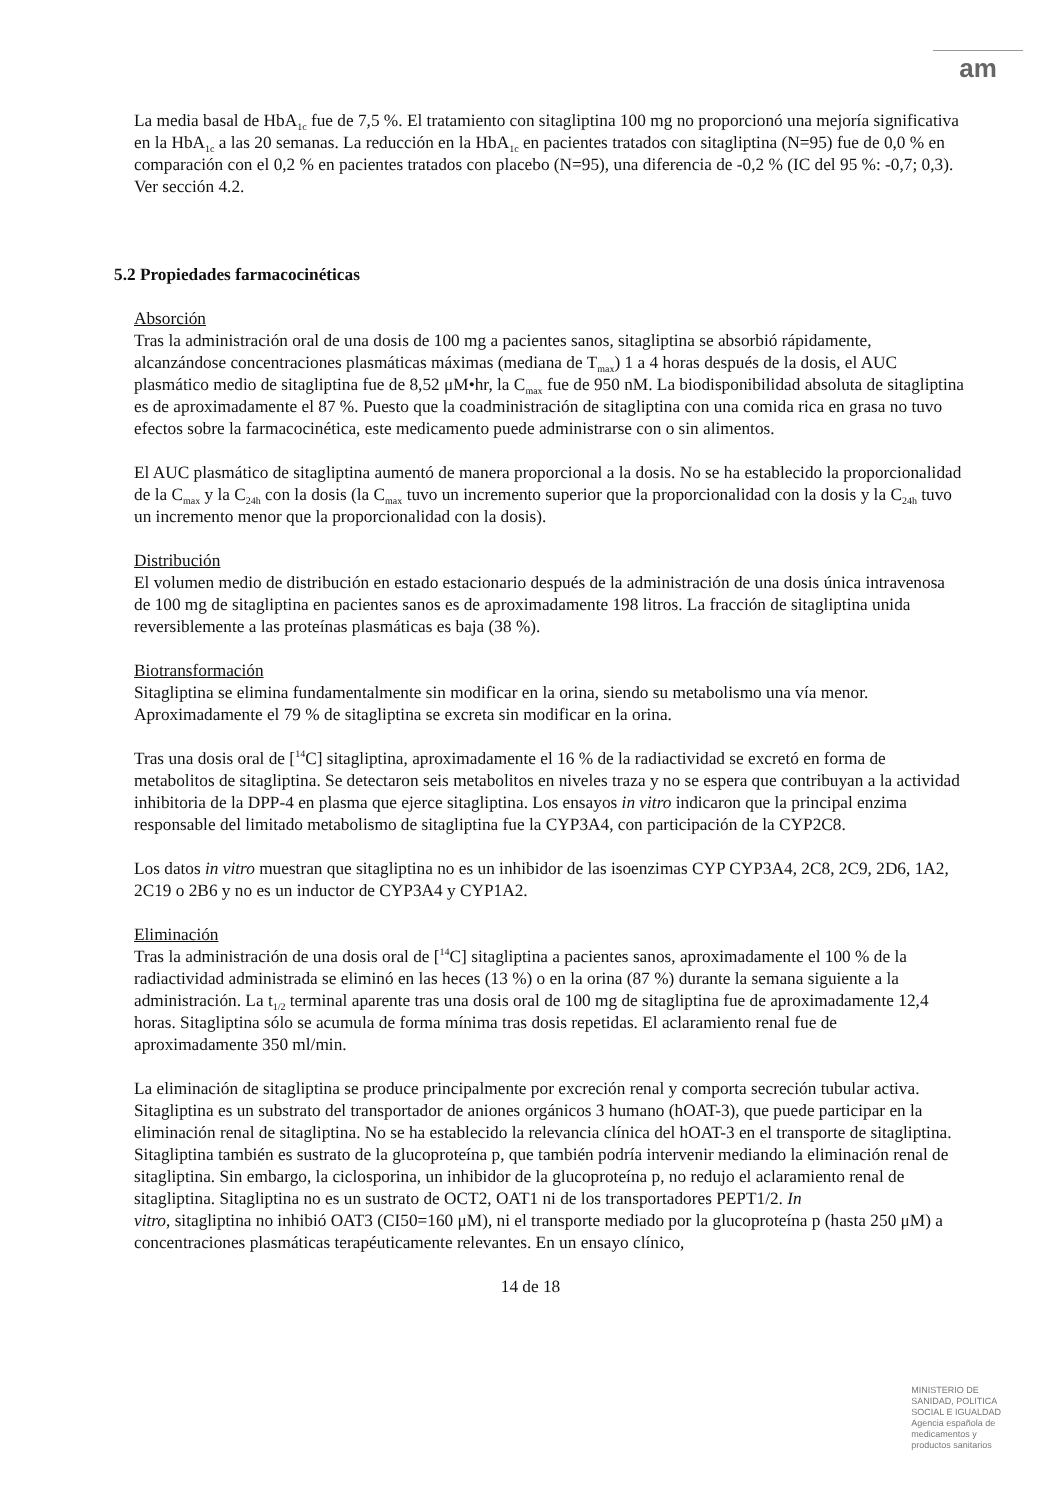am
La media basal de HbA<sub>1c</sub> fue de 7,5 %. El tratamiento con sitagliptina 100 mg no proporcionó una mejoría significativa en la HbA<sub>1c</sub> a las 20 semanas. La reducción en la HbA<sub>1c</sub> en pacientes tratados con sitagliptina (N=95) fue de 0,0 % en comparación con el 0,2 % en pacientes tratados con placebo (N=95), una diferencia de -0,2 % (IC del 95 %: -0,7; 0,3). Ver sección 4.2.
5.2 Propiedades farmacocinéticas
Absorción
Tras la administración oral de una dosis de 100 mg a pacientes sanos, sitagliptina se absorbió rápidamente, alcanzándose concentraciones plasmáticas máximas (mediana de T<sub>max</sub>) 1 a 4 horas después de la dosis, el AUC plasmático medio de sitagliptina fue de 8,52 μM•hr, la C<sub>max</sub> fue de 950 nM. La biodisponibilidad absoluta de sitagliptina es de aproximadamente el 87 %. Puesto que la coadministración de sitagliptina con una comida rica en grasa no tuvo efectos sobre la farmacocinética, este medicamento puede administrarse con o sin alimentos.
El AUC plasmático de sitagliptina aumentó de manera proporcional a la dosis. No se ha establecido la proporcionalidad de la C<sub>max</sub> y la C<sub>24h</sub> con la dosis (la C<sub>max</sub> tuvo un incremento superior que la proporcionalidad con la dosis y la C<sub>24h</sub> tuvo un incremento menor que la proporcionalidad con la dosis).
Distribución
El volumen medio de distribución en estado estacionario después de la administración de una dosis única intravenosa de 100 mg de sitagliptina en pacientes sanos es de aproximadamente 198 litros. La fracción de sitagliptina unida reversiblemente a las proteínas plasmáticas es baja (38 %).
Biotransformación
Sitagliptina se elimina fundamentalmente sin modificar en la orina, siendo su metabolismo una vía menor. Aproximadamente el 79 % de sitagliptina se excreta sin modificar en la orina.
Tras una dosis oral de [<sup>14</sup>C] sitagliptina, aproximadamente el 16 % de la radiactividad se excretó en forma de metabolitos de sitagliptina. Se detectaron seis metabolitos en niveles traza y no se espera que contribuyan a la actividad inhibitoria de la DPP-4 en plasma que ejerce sitagliptina. Los ensayos in vitro indicaron que la principal enzima responsable del limitado metabolismo de sitagliptina fue la CYP3A4, con participación de la CYP2C8.
Los datos in vitro muestran que sitagliptina no es un inhibidor de las isoenzimas CYP CYP3A4, 2C8, 2C9, 2D6, 1A2, 2C19 o 2B6 y no es un inductor de CYP3A4 y CYP1A2.
Eliminación
Tras la administración de una dosis oral de [<sup>14</sup>C] sitagliptina a pacientes sanos, aproximadamente el 100 % de la radiactividad administrada se eliminó en las heces (13 %) o en la orina (87 %) durante la semana siguiente a la administración. La t<sub>1/2</sub> terminal aparente tras una dosis oral de 100 mg de sitagliptina fue de aproximadamente 12,4 horas. Sitagliptina sólo se acumula de forma mínima tras dosis repetidas. El aclaramiento renal fue de aproximadamente 350 ml/min.
La eliminación de sitagliptina se produce principalmente por excreción renal y comporta secreción tubular activa. Sitagliptina es un substrato del transportador de aniones orgánicos 3 humano (hOAT-3), que puede participar en la eliminación renal de sitagliptina. No se ha establecido la relevancia clínica del hOAT-3 en el transporte de sitagliptina. Sitagliptina también es sustrato de la glucoproteína p, que también podría intervenir mediando la eliminación renal de sitagliptina. Sin embargo, la ciclosporina, un inhibidor de la glucoproteína p, no redujo el aclaramiento renal de sitagliptina. Sitagliptina no es un sustrato de OCT2, OAT1 ni de los transportadores PEPT1/2. In
vitro, sitagliptina no inhibió OAT3 (CI50=160 μM), ni el transporte mediado por la glucoproteína p (hasta 250 μM) a concentraciones plasmáticas terapéuticamente relevantes. En un ensayo clínico,
14 de 18
MINISTERIO DE
SANIDAD, POLITICA
SOCIAL E IGUALDAD
Agencia española de
medicamentos y
productos sanitarios